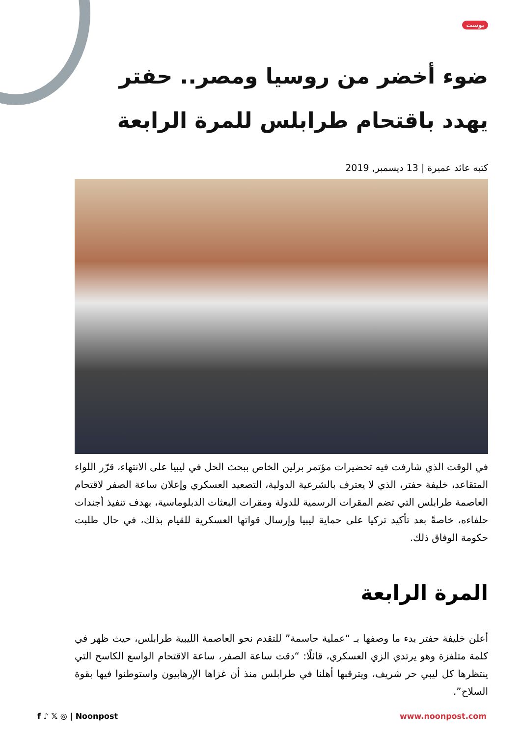بوست
ضوء أخضر من روسيا ومصر.. حفتر يهدد باقتحام طرابلس للمرة الرابعة
كتبه عائد عميرة | 13 ديسمبر, 2019
في الوقت الذي شارفت فيه تحضيرات مؤتمر برلين الخاص ببحث الحل في ليبيا على الانتهاء، قرّر اللواء المتقاعد، خليفة حفتر، الذي لا يعترف بالشرعية الدولية، التصعيد العسكري وإعلان ساعة الصفر لاقتحام العاصمة طرابلس التي تضم المقرات الرسمية للدولة ومقرات البعثات الدبلوماسية، بهدف تنفيذ أجندات حلفاءه، خاصةً بعد تأكيد تركيا على حماية ليبيا وإرسال قواتها العسكرية للقيام بذلك، في حال طلبت حكومة الوفاق ذلك.
المرة الرابعة
أعلن خليفة حفتر بدء ما وصفها بـ “عملية حاسمة” للتقدم نحو العاصمة الليبية طرابلس، حيث ظهر في كلمة متلفزة وهو يرتدي الزي العسكري، قائلًا: “دقت ساعة الصفر، ساعة الاقتحام الواسع الكاسح التي ينتظرها كل ليبي حر شريف، ويترقبها أهلنا في طرابلس منذ أن غزاها الإرهابيون واستوطنوا فيها بقوة السلاح”.
f ♪ 𝕏 ◎ | Noonpost www.noonpost.com